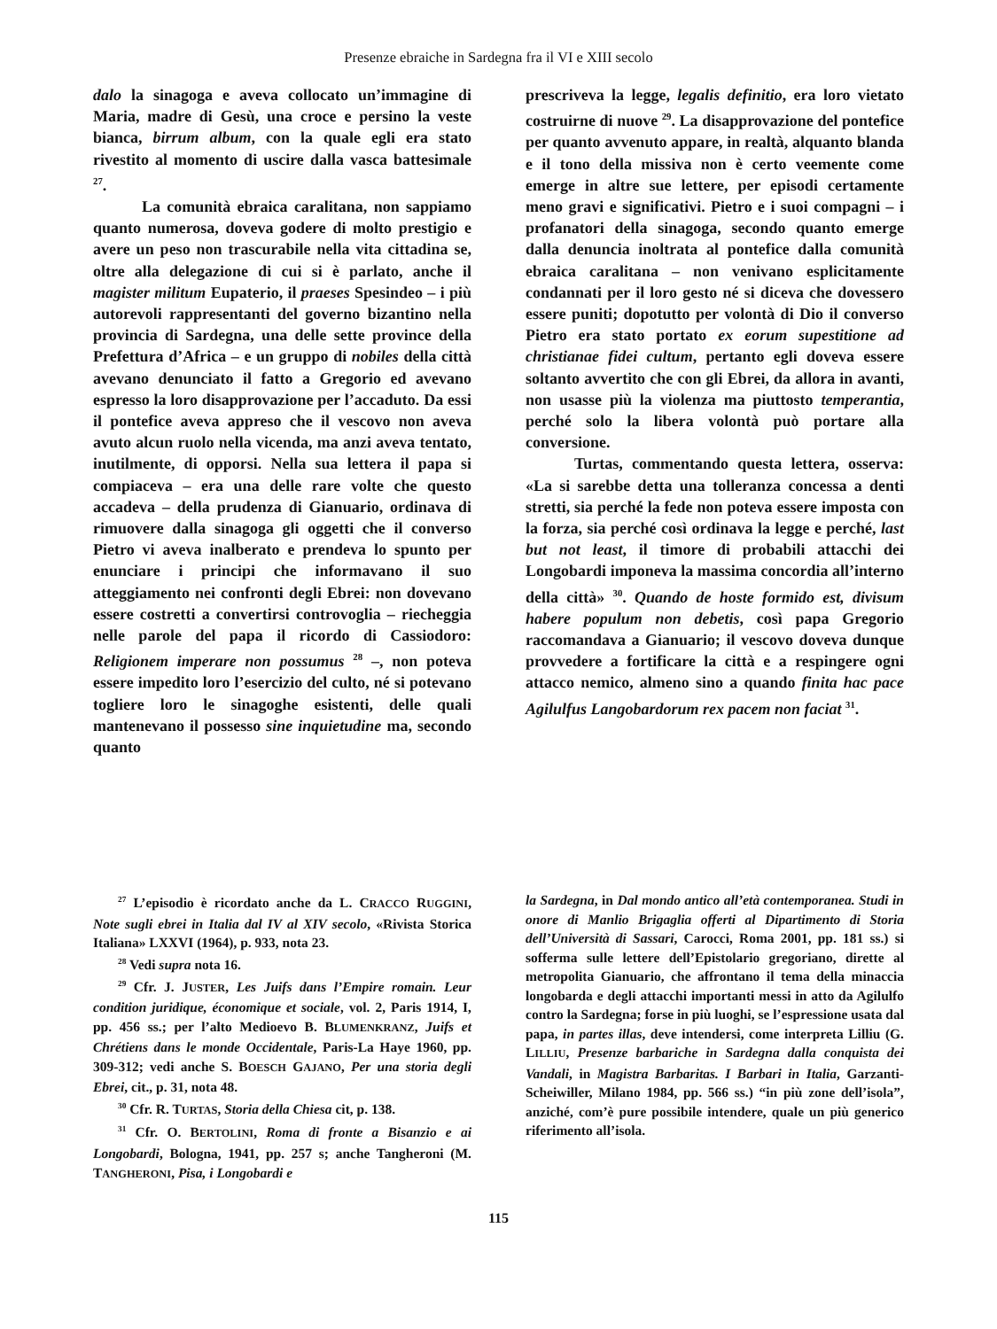Presenze ebraiche in Sardegna fra il VI e XIII secolo
dalo la sinagoga e aveva collocato un’immagine di Maria, madre di Gesù, una croce e persino la veste bianca, birrum album, con la quale egli era stato rivestito al momento di uscire dalla vasca battesimale <sup>27</sup>.
La comunità ebraica caralitana, non sappiamo quanto numerosa, doveva godere di molto prestigio e avere un peso non trascurabile nella vita cittadina se, oltre alla delegazione di cui si è parlato, anche il magister militum Eupaterio, il praeses Spesindeo – i più autorevoli rappresentanti del governo bizantino nella provincia di Sardegna, una delle sette province della Prefettura d’Africa – e un gruppo di nobiles della città avevano denunciato il fatto a Gregorio ed avevano espresso la loro disapprovazione per l’accaduto. Da essi il pontefice aveva appreso che il vescovo non aveva avuto alcun ruolo nella vicenda, ma anzi aveva tentato, inutilmente, di opporsi. Nella sua lettera il papa si compiaceva – era una delle rare volte che questo accadeva – della prudenza di Gianuario, ordinava di rimuovere dalla sinagoga gli oggetti che il converso Pietro vi aveva inalberato e prendeva lo spunto per enunciare i principi che informavano il suo atteggiamento nei confronti degli Ebrei: non dovevano essere costretti a convertirsi controvoglia – riecheggia nelle parole del papa il ricordo di Cassiodoro: Religionem imperare non possumus <sup>28</sup> –, non poteva essere impedito loro l’esercizio del culto, né si potevano togliere loro le sinagoghe esistenti, delle quali mantenevano il possesso sine inquietudine ma, secondo quanto
prescriveva la legge, legalis definitio, era loro vietato costruirne di nuove <sup>29</sup>. La disapprovazione del pontefice per quanto avvenuto appare, in realtà, alquanto blanda e il tono della missiva non è certo veemente come emerge in altre sue lettere, per episodi certamente meno gravi e significativi. Pietro e i suoi compagni – i profanatori della sinagoga, secondo quanto emerge dalla denuncia inoltrata al pontefice dalla comunità ebraica caralitana – non venivano esplicitamente condannati per il loro gesto né si diceva che dovessero essere puniti; dopotutto per volontà di Dio il converso Pietro era stato portato ex eorum supestitione ad christianae fidei cultum, pertanto egli doveva essere soltanto avvertito che con gli Ebrei, da allora in avanti, non usasse più la violenza ma piuttosto temperantia, perché solo la libera volontà può portare alla conversione.
Turtas, commentando questa lettera, osserva: «La si sarebbe detta una tolleranza concessa a denti stretti, sia perché la fede non poteva essere imposta con la forza, sia perché così ordinava la legge e perché, last but not least, il timore di probabili attacchi dei Longobardi imponeva la massima concordia all’interno della città» <sup>30</sup>. Quando de hoste formido est, divisum habere populum non debetis, così papa Gregorio raccomandava a Gianuario; il vescovo doveva dunque provvedere a fortificare la città e a respingere ogni attacco nemico, almeno sino a quando finita hac pace Agilulfus Langobardorum rex pacem non faciat <sup>31</sup>.
<sup>27</sup> L’episodio è ricordato anche da L. CRACCO RUGGINI, Note sugli ebrei in Italia dal IV al XIV secolo, «Rivista Storica Italiana» LXXVI (1964), p. 933, nota 23.
<sup>28</sup> Vedi supra nota 16.
<sup>29</sup> Cfr. J. JUSTER, Les Juifs dans l’Empire romain. Leur condition juridique, économique et sociale, vol. 2, Paris 1914, I, pp. 456 ss.; per l’alto Medioevo B. BLUMENKRANZ, Juifs et Chrétiens dans le monde Occidentale, Paris-La Haye 1960, pp. 309-312; vedi anche S. BOESCH GAJANO, Per una storia degli Ebrei, cit., p. 31, nota 48.
<sup>30</sup> Cfr. R. TURTAS, Storia della Chiesa cit, p. 138.
<sup>31</sup> Cfr. O. BERTOLINI, Roma di fronte a Bisanzio e ai Longobardi, Bologna, 1941, pp. 257 s; anche Tangheroni (M. TANGHERONI, Pisa, i Longobardi e
la Sardegna, in Dal mondo antico all’età contemporanea. Studi in onore di Manlio Brigaglia offerti al Dipartimento di Storia dell’Università di Sassari, Carocci, Roma 2001, pp. 181 ss.) si sofferma sulle lettere dell’Epistolario gregoriano, dirette al metropolita Gianuario, che affrontano il tema della minaccia longobarda e degli attacchi importanti messi in atto da Agilulfo contro la Sardegna; forse in più luoghi, se l’espressione usata dal papa, in partes illas, deve intendersi, come interpreta Lilliu (G. LILLIU, Presenze barbariche in Sardegna dalla conquista dei Vandali, in Magistra Barbaritas. I Barbari in Italia, Garzanti-Scheiwiller, Milano 1984, pp. 566 ss.) “in più zone dell’isola”, anziché, com’è pure possibile intendere, quale un più generico riferimento all’isola.
115